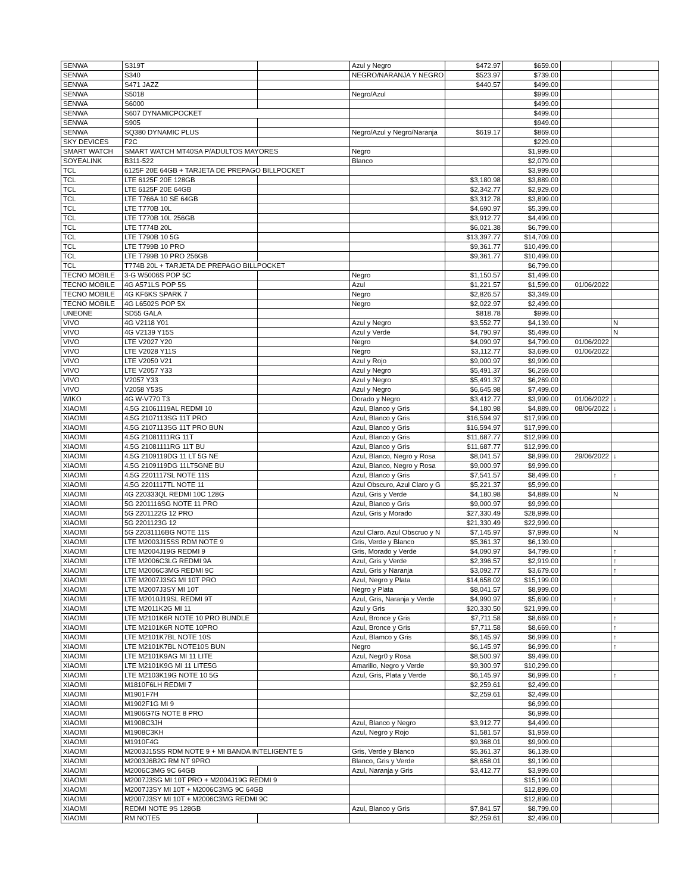| SENWA | S319T | | Azul y Negro | $472.97 | $659.00 | | |
| SENWA | S340 | | NEGRO/NARANJA Y NEGRO | $523.97 | $739.00 | | |
| SENWA | S471 JAZZ | | | $440.57 | $499.00 | | |
| SENWA | S5018 | | Negro/Azul | | $999.00 | | |
| SENWA | S6000 | | | | $499.00 | | |
| SENWA | S607 DYNAMICPOCKET | | | | $499.00 | | |
| SENWA | S905 | | | | $949.00 | | |
| SENWA | SQ380 DYNAMIC PLUS | | Negro/Azul y Negro/Naranja | $619.17 | $869.00 | | |
| SKY DEVICES | F2C | | | | $229.00 | | |
| SMART WATCH | SMART WATCH MT40SA P/ADULTOS MAYORES | | Negro | | $1,999.00 | | |
| SOYEALINK | B311-522 | | Blanco | | $2,079.00 | | |
| TCL | 6125F 20E 64GB + TARJETA DE PREPAGO BILLPOCKET | | | | $3,999.00 | | |
| TCL | LTE 6125F 20E 128GB | | | $3,180.98 | $3,889.00 | | |
| TCL | LTE 6125F 20E 64GB | | | $2,342.77 | $2,929.00 | | |
| TCL | LTE T766A 10 SE 64GB | | | $3,312.78 | $3,899.00 | | |
| TCL | LTE T770B 10L | | | $4,690.97 | $5,399.00 | | |
| TCL | LTE T770B 10L 256GB | | | $3,912.77 | $4,499.00 | | |
| TCL | LTE T774B 20L | | | $6,021.38 | $6,799.00 | | |
| TCL | LTE T790B 10 5G | | | $13,397.77 | $14,709.00 | | |
| TCL | LTE T799B 10 PRO | | | $9,361.77 | $10,499.00 | | |
| TCL | LTE T799B 10 PRO 256GB | | | $9,361.77 | $10,499.00 | | |
| TCL | T774B 20L + TARJETA DE PREPAGO BILLPOCKET | | | | $6,799.00 | | |
| TECNO MOBILE | 3-G W5006S POP 5C | | Negro | $1,150.57 | $1,499.00 | | |
| TECNO MOBILE | 4G A571LS POP 5S | | Azul | $1,221.57 | $1,599.00 | 01/06/2022 | |
| TECNO MOBILE | 4G KF6KS SPARK 7 | | Negro | $2,826.57 | $3,349.00 | | |
| TECNO MOBILE | 4G L6502S POP 5X | | Negro | $2,022.97 | $2,499.00 | | |
| UNEONE | SD55 GALA | | | $818.78 | $999.00 | | |
| VIVO | 4G V2118 Y01 | | Azul y Negro | $3,552.77 | $4,139.00 | | N |
| VIVO | 4G V2139 Y15S | | Azul y Verde | $4,790.97 | $5,499.00 | | N |
| VIVO | LTE V2027 Y20 | | Negro | $4,090.97 | $4,799.00 | 01/06/2022 | |
| VIVO | LTE V2028 Y11S | | Negro | $3,112.77 | $3,699.00 | 01/06/2022 | |
| VIVO | LTE V2050 V21 | | Azul y Rojo | $9,000.97 | $9,999.00 | | |
| VIVO | LTE V2057 Y33 | | Azul y Negro | $5,491.37 | $6,269.00 | | |
| VIVO | V2057 Y33 | | Azul y Negro | $5,491.37 | $6,269.00 | | |
| VIVO | V2058 Y53S | | Azul y Negro | $6,645.98 | $7,499.00 | | |
| WIKO | 4G W-V770 T3 | | Dorado y Negro | $3,412.77 | $3,999.00 | 01/06/2022 | ↓ |
| XIAOMI | 4.5G 21061119AL REDMI 10 | | Azul, Blanco y Gris | $4,180.98 | $4,889.00 | 08/06/2022 | ↓ |
| XIAOMI | 4.5G 2107113SG 11T PRO | | Azul, Blanco y Gris | $16,594.97 | $17,999.00 | | |
| XIAOMI | 4.5G 2107113SG 11T PRO BUN | | Azul, Blanco y Gris | $16,594.97 | $17,999.00 | | |
| XIAOMI | 4.5G 21081111RG 11T | | Azul, Blanco y Gris | $11,687.77 | $12,999.00 | | |
| XIAOMI | 4.5G 21081111RG 11T BU | | Azul, Blanco y Gris | $11,687.77 | $12,999.00 | | |
| XIAOMI | 4.5G 2109119DG 11 LT 5G NE | | Azul, Blanco, Negro y Rosa | $8,041.57 | $8,999.00 | 29/06/2022 | ↓ |
| XIAOMI | 4.5G 2109119DG 11LT5GNE BU | | Azul, Blanco, Negro y Rosa | $9,000.97 | $9,999.00 | | |
| XIAOMI | 4.5G 2201117SL NOTE 11S | | Azul, Blanco y Gris | $7,541.57 | $8,499.00 | | ↑ |
| XIAOMI | 4.5G 2201117TL NOTE 11 | | Azul Obscuro, Azul Claro y G | $5,221.37 | $5,999.00 | | |
| XIAOMI | 4G 220333QL REDMI 10C 128G | | Azul, Gris y Verde | $4,180.98 | $4,889.00 | | N |
| XIAOMI | 5G 2201116SG NOTE 11 PRO | | Azul, Blanco y Gris | $9,000.97 | $9,999.00 | | |
| XIAOMI | 5G 2201122G 12 PRO | | Azul, Gris y Morado | $27,330.49 | $28,999.00 | | |
| XIAOMI | 5G 2201123G 12 | | | $21,330.49 | $22,999.00 | | |
| XIAOMI | 5G 22031116BG NOTE 11S | | Azul Claro. Azul Obscruo y N | $7,145.97 | $7,999.00 | | N |
| XIAOMI | LTE M2003J15SS RDM NOTE 9 | | Gris, Verde y Blanco | $5,361.37 | $6,139.00 | | |
| XIAOMI | LTE M2004J19G REDMI 9 | | Gris, Morado y Verde | $4,090.97 | $4,799.00 | | ↑ |
| XIAOMI | LTE M2006C3LG REDMI 9A | | Azul, Gris y Verde | $2,396.57 | $2,919.00 | | ↑ |
| XIAOMI | LTE M2006C3MG REDMI 9C | | Azul, Gris y Naranja | $3,092.77 | $3,679.00 | | ↑ |
| XIAOMI | LTE M2007J3SG MI 10T PRO | | Azul, Negro y Plata | $14,658.02 | $15,199.00 | | |
| XIAOMI | LTE M2007J3SY MI 10T | | Negro y Plata | $8,041.57 | $8,999.00 | | |
| XIAOMI | LTE M2010J19SL REDMI 9T | | Azul, Gris, Naranja y Verde | $4,990.97 | $5,699.00 | | ↑ |
| XIAOMI | LTE M2011K2G MI 11 | | Azul y Gris | $20,330.50 | $21,999.00 | | |
| XIAOMI | LTE M2101K6R NOTE 10 PRO BUNDLE | | Azul, Bronce y Gris | $7,711.58 | $8,669.00 | | ↑ |
| XIAOMI | LTE M2101K6R NOTE 10PRO | | Azul, Bronce y Gris | $7,711.58 | $8,669.00 | | ↑ |
| XIAOMI | LTE M2101K7BL NOTE 10S | | Azul, Blamco y Gris | $6,145.97 | $6,999.00 | | ↑ |
| XIAOMI | LTE M2101K7BL NOTE10S BUN | | Negro | $6,145.97 | $6,999.00 | | ↑ |
| XIAOMI | LTE M2101K9AG MI 11 LITE | | Azul, Negr0 y Rosa | $8,500.97 | $9,499.00 | | |
| XIAOMI | LTE M2101K9G MI 11 LITE5G | | Amarillo, Negro y Verde | $9,300.97 | $10,299.00 | | |
| XIAOMI | LTE M2103K19G NOTE 10 5G | | Azul, Gris, Plata y Verde | $6,145.97 | $6,999.00 | | ↑ |
| XIAOMI | M1810F6LH REDMI 7 | | | $2,259.61 | $2,499.00 | | |
| XIAOMI | M1901F7H | | | $2,259.61 | $2,499.00 | | |
| XIAOMI | M1902F1G MI 9 | | | | $6,999.00 | | |
| XIAOMI | M1906G7G NOTE 8 PRO | | | | $6,999.00 | | |
| XIAOMI | M1908C3JH | | Azul, Blanco y Negro | $3,912.77 | $4,499.00 | | |
| XIAOMI | M1908C3KH | | Azul, Negro y Rojo | $1,581.57 | $1,959.00 | | |
| XIAOMI | M1910F4G | | | $9,368.01 | $9,909.00 | | |
| XIAOMI | M2003J15SS RDM NOTE 9 + MI BANDA INTELIGENTE 5 | | Gris, Verde y Blanco | $5,361.37 | $6,139.00 | | |
| XIAOMI | M2003J6B2G RM NT 9PRO | | Blanco, Gris y Verde | $8,658.01 | $9,199.00 | | |
| XIAOMI | M2006C3MG 9C 64GB | | Azul, Naranja y Gris | $3,412.77 | $3,999.00 | | |
| XIAOMI | M2007J3SG MI 10T PRO + M2004J19G REDMI 9 | | | | $15,199.00 | | |
| XIAOMI | M2007J3SY MI 10T + M2006C3MG 9C 64GB | | | | $12,899.00 | | |
| XIAOMI | M2007J3SY MI 10T + M2006C3MG REDMI 9C | | | | $12,899.00 | | |
| XIAOMI | REDMI NOTE 9S 128GB | | Azul, Blanco y Gris | $7,841.57 | $8,799.00 | | |
| XIAOMI | RM NOTE5 | | | $2,259.61 | $2,499.00 | | |